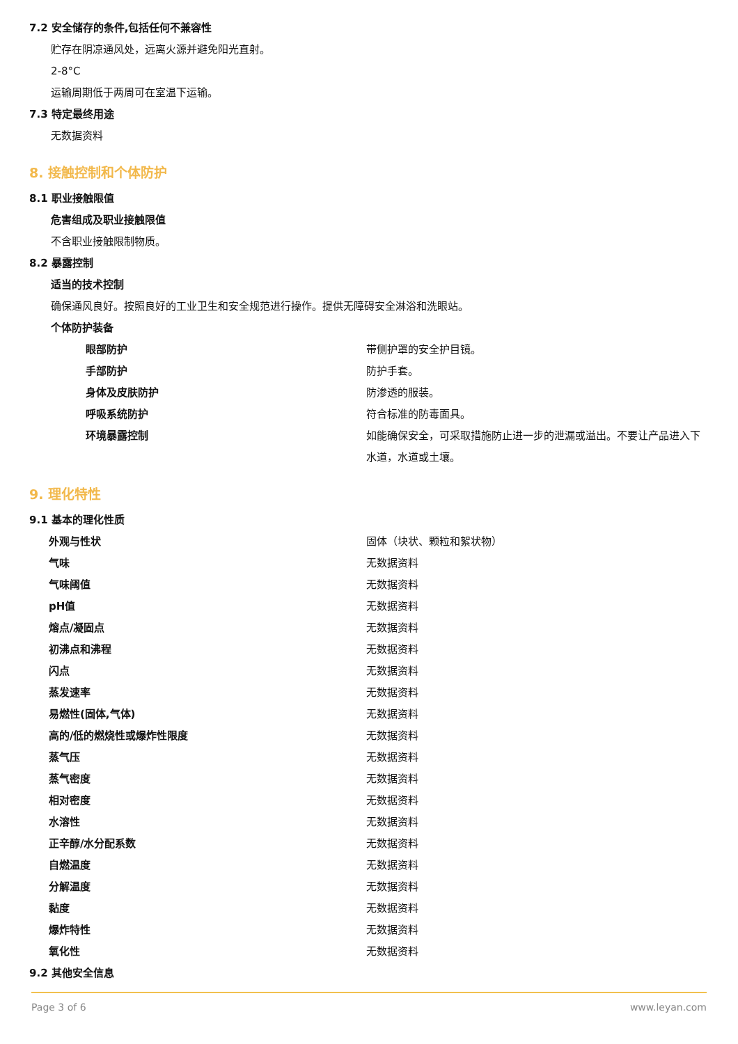7.2 安全储存的条件,包括任何不兼容性
贮存在阴凉通风处，远离火源并避免阳光直射。
2-8°C
运输周期低于两周可在室温下运输。
7.3 特定最终用途
无数据资料
8. 接触控制和个体防护
8.1 职业接触限值
危害组成及职业接触限值
不含职业接触限制物质。
8.2 暴露控制
适当的技术控制
确保通风良好。按照良好的工业卫生和安全规范进行操作。提供无障碍安全淋浴和洗眼站。
个体防护装备
| 眼部防护 | 带侧护罩的安全护目镜。 |
| 手部防护 | 防护手套。 |
| 身体及皮肤防护 | 防渗透的服装。 |
| 呼吸系统防护 | 符合标准的防毒面具。 |
| 环境暴露控制 | 如能确保安全，可采取措施防止进一步的泄漏或溢出。不要让产品进入下水道，水道或土壤。 |
9. 理化特性
9.1 基本的理化性质
| 外观与性状 | 固体（块状、颗粒和絮状物） |
| 气味 | 无数据资料 |
| 气味阈值 | 无数据资料 |
| pH值 | 无数据资料 |
| 熔点/凝固点 | 无数据资料 |
| 初沸点和沸程 | 无数据资料 |
| 闪点 | 无数据资料 |
| 蒸发速率 | 无数据资料 |
| 易燃性(固体,气体) | 无数据资料 |
| 高的/低的燃烧性或爆炸性限度 | 无数据资料 |
| 蒸气压 | 无数据资料 |
| 蒸气密度 | 无数据资料 |
| 相对密度 | 无数据资料 |
| 水溶性 | 无数据资料 |
| 正辛醇/水分配系数 | 无数据资料 |
| 自燃温度 | 无数据资料 |
| 分解温度 | 无数据资料 |
| 黏度 | 无数据资料 |
| 爆炸特性 | 无数据资料 |
| 氧化性 | 无数据资料 |
9.2 其他安全信息
Page 3 of 6 www.leyan.com